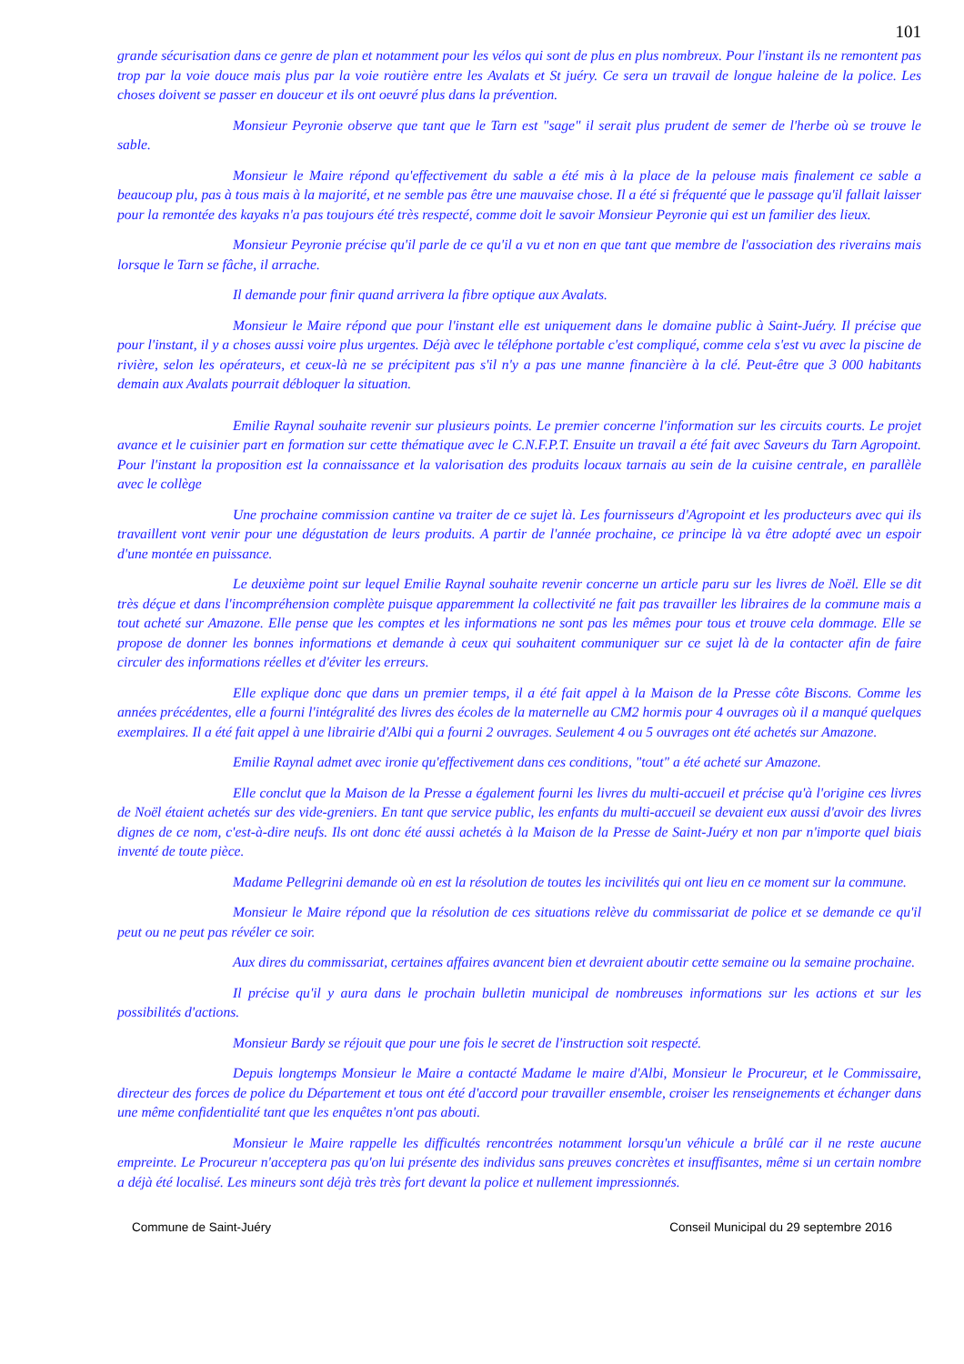101
grande sécurisation dans ce genre de plan et notamment pour les vélos qui sont de plus en plus nombreux. Pour l'instant ils ne remontent pas trop par la voie douce mais plus par la voie routière entre les Avalats et St juéry. Ce sera un travail de longue haleine de la police. Les choses doivent se passer en douceur et ils ont oeuvré plus dans la prévention.
Monsieur Peyronie observe que tant que le Tarn est "sage" il serait plus prudent de semer de l'herbe où se trouve le sable.
Monsieur le Maire répond qu'effectivement du sable a été mis à la place de la pelouse mais finalement ce sable a beaucoup plu, pas à tous mais à la majorité, et ne semble pas être une mauvaise chose. Il a été si fréquenté que le passage qu'il fallait laisser pour la remontée des kayaks n'a pas toujours été très respecté, comme doit le savoir Monsieur Peyronie qui est un familier des lieux.
Monsieur Peyronie précise qu'il parle de ce qu'il a vu et non en que tant que membre de l'association des riverains mais lorsque le Tarn se fâche, il arrache.
Il demande pour finir quand arrivera la fibre optique aux Avalats.
Monsieur le Maire répond que pour l'instant elle est uniquement dans le domaine public à Saint-Juéry. Il précise que pour l'instant, il y a choses aussi voire plus urgentes. Déjà avec le téléphone portable c'est compliqué, comme cela s'est vu avec la piscine de rivière, selon les opérateurs, et ceux-là ne se précipitent pas s'il n'y a pas une manne financière à la clé. Peut-être que 3 000 habitants demain aux Avalats pourrait débloquer la situation.
Emilie Raynal souhaite revenir sur plusieurs points. Le premier concerne l'information sur les circuits courts. Le projet avance et le cuisinier part en formation sur cette thématique avec le C.N.F.P.T. Ensuite un travail a été fait avec Saveurs du Tarn Agropoint. Pour l'instant la proposition est la connaissance et la valorisation des produits locaux tarnais au sein de la cuisine centrale, en parallèle avec le collège
Une prochaine commission cantine va traiter de ce sujet là. Les fournisseurs d'Agropoint et les producteurs avec qui ils travaillent vont venir pour une dégustation de leurs produits. A partir de l'année prochaine, ce principe là va être adopté avec un espoir d'une montée en puissance.
Le deuxième point sur lequel Emilie Raynal souhaite revenir concerne un article paru sur les livres de Noël. Elle se dit très déçue et dans l'incompréhension complète puisque apparemment la collectivité ne fait pas travailler les libraires de la commune mais a tout acheté sur Amazone. Elle pense que les comptes et les informations ne sont pas les mêmes pour tous et trouve cela dommage. Elle se propose de donner les bonnes informations et demande à ceux qui souhaitent communiquer sur ce sujet là de la contacter afin de faire circuler des informations réelles et d'éviter les erreurs.
Elle explique donc que dans un premier temps, il a été fait appel à la Maison de la Presse côte Biscons. Comme les années précédentes, elle a fourni l'intégralité des livres des écoles de la maternelle au CM2 hormis pour 4 ouvrages où il a manqué quelques exemplaires. Il a été fait appel à une librairie d'Albi qui a fourni 2 ouvrages. Seulement 4 ou 5 ouvrages ont été achetés sur Amazone.
Emilie Raynal admet avec ironie qu'effectivement dans ces conditions, "tout" a été acheté sur Amazone.
Elle conclut que la Maison de la Presse a également fourni les livres du multi-accueil et précise qu'à l'origine ces livres de Noël étaient achetés sur des vide-greniers. En tant que service public, les enfants du multi-accueil se devaient eux aussi d'avoir des livres dignes de ce nom, c'est-à-dire neufs. Ils ont donc été aussi achetés à la Maison de la Presse de Saint-Juéry et non par n'importe quel biais inventé de toute pièce.
Madame Pellegrini demande où en est la résolution de toutes les incivilités qui ont lieu en ce moment sur la commune.
Monsieur le Maire répond que la résolution de ces situations relève du commissariat de police et se demande ce qu'il peut ou ne peut pas révéler ce soir.
Aux dires du commissariat, certaines affaires avancent bien et devraient aboutir cette semaine ou la semaine prochaine.
Il précise qu'il y aura dans le prochain bulletin municipal de nombreuses informations sur les actions et sur les possibilités d'actions.
Monsieur Bardy se réjouit que pour une fois le secret de l'instruction soit respecté.
Depuis longtemps Monsieur le Maire a contacté Madame le maire d'Albi, Monsieur le Procureur, et le Commissaire, directeur des forces de police du Département et tous ont été d'accord pour travailler ensemble, croiser les renseignements et échanger dans une même confidentialité tant que les enquêtes n'ont pas abouti.
Monsieur le Maire rappelle les difficultés rencontrées notamment lorsqu'un véhicule a brûlé car il ne reste aucune empreinte. Le Procureur n'acceptera pas qu'on lui présente des individus sans preuves concrètes et insuffisantes, même si un certain nombre a déjà été localisé. Les mineurs sont déjà très très fort devant la police et nullement impressionnés.
Commune de Saint-Juéry Conseil Municipal du 29 septembre 2016